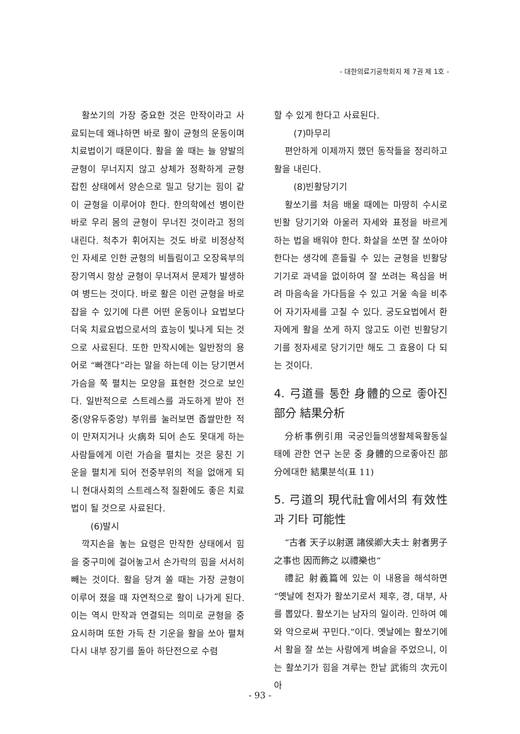- 대한의료기공학회지 제 7권 제 1호 -
활쏘기의 가장 중요한 것은 만작이라고 사료되는데 왜냐하면 바로 활이 균형의 운동이며 치료법이기 때문이다. 활을 쏠 때는 늘 양발의 균형이 무너지지 않고 상체가 정확하게 균형 잡힌 상태에서 양손으로 밀고 당기는 힘이 같이 균형을 이루어야 한다. 한의학에선 병이란 바로 우리 몸의 균형이 무너진 것이라고 정의 내린다. 척추가 휘어지는 것도 바로 비정상적인 자세로 인한 균형의 비틀림이고 오장육부의 장기역시 항상 균형이 무너져서 문제가 발생하여 병드는 것이다. 바로 활은 이런 균형을 바로잡을 수 있기에 다른 어떤 운동이나 요법보다 더욱 치료요법으로서의 효능이 빛나게 되는 것으로 사료된다. 또한 만작시에는 일반정의 용어로 “빠갠다”라는 말을 하는데 이는 당기면서 가슴을 쭉 펼치는 모양을 표현한 것으로 보인다. 일반적으로 스트레스를 과도하게 받아 전중(양유두중앙) 부위를 눌러보면 좁쌀만한 적이 만져지거나 火病화 되어 손도 못대게 하는 사람들에게 이런 가슴을 펼치는 것은 뭉친 기운을 펼치게 되어 전중부위의 적을 없애게 되니 현대사회의 스트레스적 질환에도 좋은 치료법이 될 것으로 사료된다.
(6)발시
깍지손을 놓는 요령은 만작한 상태에서 힘을 중구미에 걸어놓고서 손가락의 힘을 서서히 빼는 것이다. 활을 당겨 쏠 때는 가장 균형이 이루어 졌을 때 자연적으로 활이 나가게 된다. 이는 역시 만작과 연결되는 의미로 균형을 중요시하며 또한 가득 찬 기운을 활을 쏘아 펼쳐 다시 내부 장기를 돌아 하단전으로 수렴
할 수 있게 한다고 사료된다.
(7)마무리
편안하게 이제까지 했던 동작들을 정리하고 활을 내린다.
(8)빈활당기기
활쏘기를 처음 배울 때에는 마땅히 수시로 빈활 당기기와 아울러 자세와 표정을 바르게 하는 법을 배워야 한다. 화살을 쏘면 잘 쏘아야 한다는 생각에 흔들릴 수 있는 균형을 빈활당기기로 과녁을 없이하여 잘 쏘려는 욕심을 버려 마음속을 가다듬을 수 있고 거울 속을 비추어 자기자세를 고칠 수 있다. 궁도요법에서 환자에게 활을 쏘게 하지 않고도 이런 빈활당기기를 정자세로 당기기만 해도 그 효용이 다 되는 것이다.
4. 弓道를 통한 身體的으로 좋아진 部分 結果分析
分析事例引用 국궁인들의생활체육활동실태에 관한 연구 논문 중 身體的으로좋아진 部分에대한 結果분석(표 11)
5. 弓道의 現代社會에서의 有效性과 기타 可能性
“古者 天子以射選 諸侯卿大夫士 射者男子之事也 因而飾之 以禮樂也“
禮記 射義篇에 있는 이 내용을 해석하면 “옛날에 천자가 활쏘기로서 제후, 경, 대부, 사를 뽑았다. 활쏘기는 남자의 일이라. 인하여 예와 악으로써 꾸민다.”이다. 옛날에는 활쏘기에서 활을 잘 쏘는 사람에게 벼슬을 주었으니, 이는 활쏘기가 힘을 겨루는 한낱 武術의 次元이 아
- 93 -